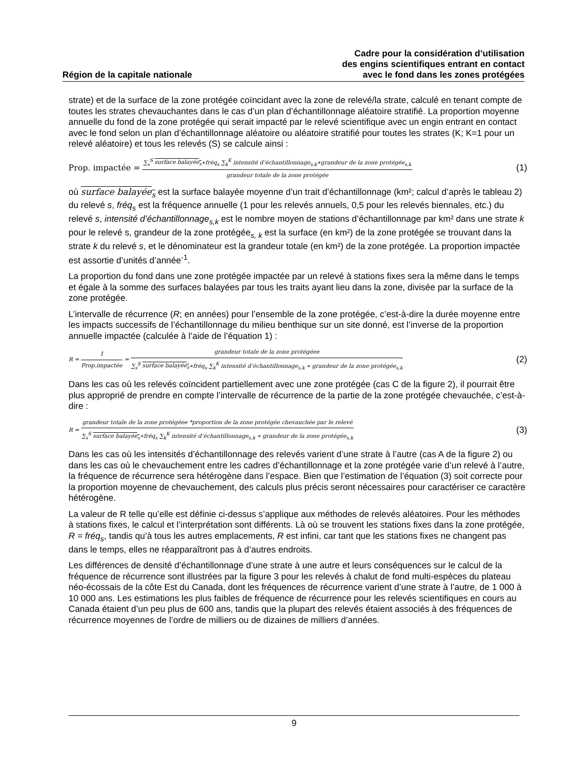Région de la capitale nationale
Cadre pour la considération d’utilisation
des engins scientifiques entrant en contact
avec le fond dans les zones protégées
strate) et de la surface de la zone protégée coïncidant avec la zone de relevé/la strate, calculé en tenant compte de toutes les strates chevauchantes dans le cas d’un plan d’échantillonnage aléatoire stratifié. La proportion moyenne annuelle du fond de la zone protégée qui serait impacté par le relevé scientifique avec un engin entrant en contact avec le fond selon un plan d’échantillonnage aléatoire ou aléatoire stratifié pour toutes les strates (K; K=1 pour un relevé aléatoire) et tous les relevés (S) se calcule ainsi :
Prop. impactée = ∑<sub>s</sub><sup>S</sup> surface balayée<sub>s</sub>∗fréq<sub>s</sub> ∑<sub>k</sub><sup>K</sup> intensité d’échantillonnage<sub>s,k</sub>∗grandeur de la zone protégée<sub>s,k</sub> grandeur totale de la zone protégée (1)
où surface balayée<sub>s</sub> est la surface balayée moyenne d’un trait d’échantillonnage (km²; calcul d’après le tableau 2) du relevé s, fréq<sub>s</sub> est la fréquence annuelle (1 pour les relevés annuels, 0,5 pour les relevés biennales, etc.) du relevé s, intensité d’échantillonnage<sub>s,k</sub> est le nombre moyen de stations d’échantillonnage par km² dans une strate k pour le relevé s, grandeur de la zone protégée<sub>s, k</sub> est la surface (en km²) de la zone protégée se trouvant dans la strate k du relevé s, et le dénominateur est la grandeur totale (en km²) de la zone protégée. La proportion impactée est assortie d’unités d’année<sup>-1</sup>.
La proportion du fond dans une zone protégée impactée par un relevé à stations fixes sera la même dans le temps et égale à la somme des surfaces balayées par tous les traits ayant lieu dans la zone, divisée par la surface de la zone protégée.
L’intervalle de récurrence (R; en années) pour l’ensemble de la zone protégée, c’est-à-dire la durée moyenne entre les impacts successifs de l’échantillonnage du milieu benthique sur un site donné, est l’inverse de la proportion annuelle impactée (calculée à l’aide de l’équation 1) :
R = 1 Prop.impactée = grandeur totale de la zone protégéee ∑<sub>s</sub><sup>S</sup> surface balayée<sub>s</sub>∗fréq<sub>s</sub> ∑<sub>k</sub><sup>K</sup> intensité d’échantillonnage<sub>s,k</sub> ∗ grandeur de la zone protégée<sub>s,k</sub> (2)
Dans les cas où les relevés coïncident partiellement avec une zone protégée (cas C de la figure 2), il pourrait être plus approprié de prendre en compte l’intervalle de récurrence de la partie de la zone protégée chevauchée, c’est-à-dire :
R = grandeur totale de la zone protégéee *proportion de la zone protégée chevauchée par le relevé ∑<sub>s</sub><sup>S</sup> surface balayée<sub>s</sub>∗fréq<sub>s</sub> ∑<sub>k</sub><sup>K</sup> intensité d’échantillonnage<sub>s,k</sub> ∗ grandeur de la zone protégée<sub>s,k</sub> (3)
Dans les cas où les intensités d’échantillonnage des relevés varient d’une strate à l’autre (cas A de la figure 2) ou dans les cas où le chevauchement entre les cadres d’échantillonnage et la zone protégée varie d’un relevé à l’autre, la fréquence de récurrence sera hétérogène dans l’espace. Bien que l’estimation de l’équation (3) soit correcte pour la proportion moyenne de chevauchement, des calculs plus précis seront nécessaires pour caractériser ce caractère hétérogène.
La valeur de R telle qu’elle est définie ci-dessus s’applique aux méthodes de relevés aléatoires. Pour les méthodes à stations fixes, le calcul et l’interprétation sont différents. Là où se trouvent les stations fixes dans la zone protégée, R = fréq<sub>s</sub>, tandis qu’à tous les autres emplacements, R est infini, car tant que les stations fixes ne changent pas dans le temps, elles ne réapparaîtront pas à d’autres endroits.
Les différences de densité d’échantillonnage d’une strate à une autre et leurs conséquences sur le calcul de la fréquence de récurrence sont illustrées par la figure 3 pour les relevés à chalut de fond multi-espèces du plateau néo-écossais de la côte Est du Canada, dont les fréquences de récurrence varient d’une strate à l’autre, de 1 000 à 10 000 ans. Les estimations les plus faibles de fréquence de récurrence pour les relevés scientifiques en cours au Canada étaient d’un peu plus de 600 ans, tandis que la plupart des relevés étaient associés à des fréquences de récurrence moyennes de l’ordre de milliers ou de dizaines de milliers d’années.
9